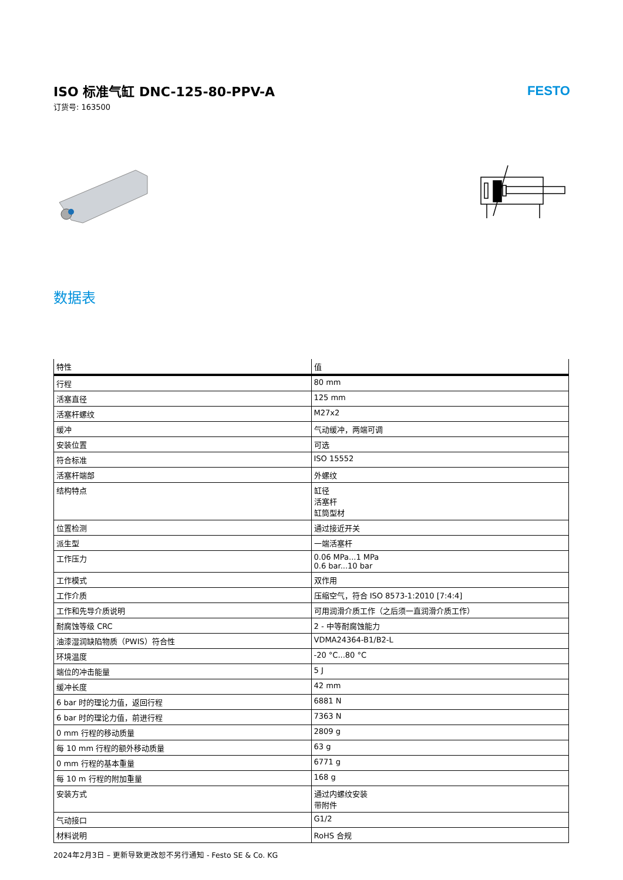ISO 标准气缸 DNC-125-80-PPV-A
订货号: 163500
FESTO
数据表
| 特性 | 值 |
| --- | --- |
| 行程 | 80 mm |
| 活塞直径 | 125 mm |
| 活塞杆螺纹 | M27x2 |
| 缓冲 | 气动缓冲，两端可调 |
| 安装位置 | 可选 |
| 符合标准 | ISO 15552 |
| 活塞杆端部 | 外螺纹 |
| 结构特点 | 缸径 活塞杆 缸筒型材 |
| 位置检测 | 通过接近开关 |
| 派生型 | 一端活塞杆 |
| 工作压力 | 0.06 MPa...1 MPa 0.6 bar...10 bar |
| 工作模式 | 双作用 |
| 工作介质 | 压缩空气，符合 ISO 8573-1:2010 [7:4:4] |
| 工作和先导介质说明 | 可用润滑介质工作（之后须一直润滑介质工作） |
| 耐腐蚀等级 CRC | 2 - 中等耐腐蚀能力 |
| 油漆湿润缺陷物质（PWIS）符合性 | VDMA24364-B1/B2-L |
| 环境温度 | -20 °C...80 °C |
| 端位的冲击能量 | 5 J |
| 缓冲长度 | 42 mm |
| 6 bar 时的理论力值，返回行程 | 6881 N |
| 6 bar 时的理论力值，前进行程 | 7363 N |
| 0 mm 行程的移动质量 | 2809 g |
| 每 10 mm 行程的额外移动质量 | 63 g |
| 0 mm 行程的基本重量 | 6771 g |
| 每 10 m 行程的附加重量 | 168 g |
| 安装方式 | 通过内螺纹安装 带附件 |
| 气动接口 | G1/2 |
| 材料说明 | RoHS 合规 |
2024年2月3日 – 更新导致更改恕不另行通知 - Festo SE & Co. KG